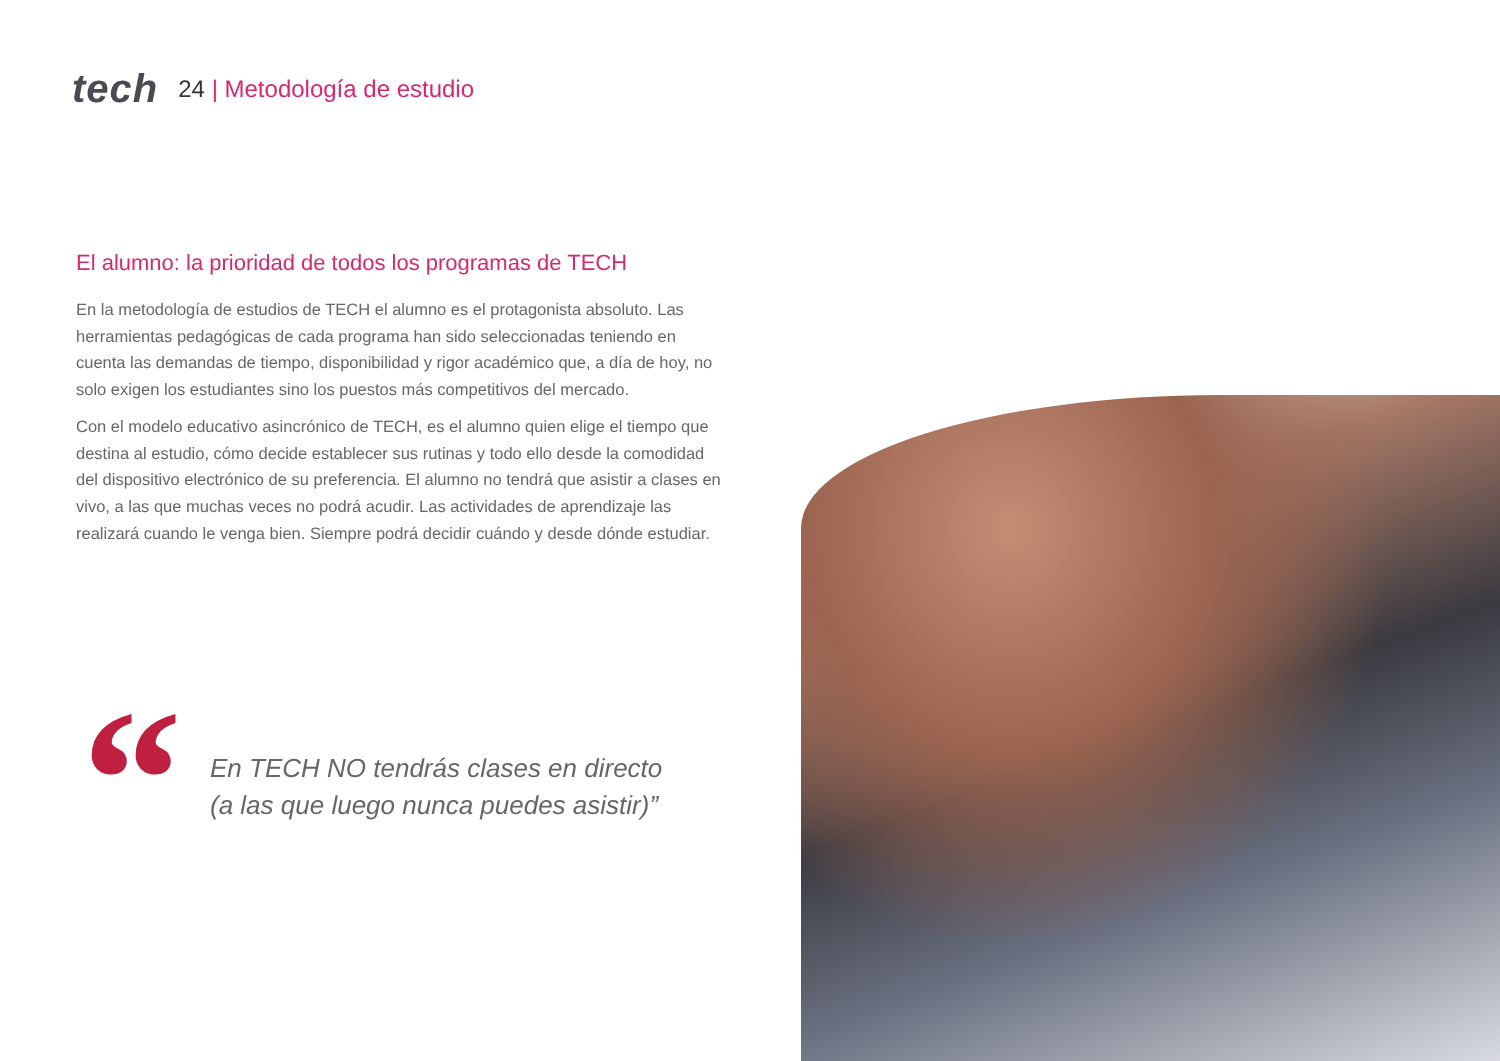tech
24 | Metodología de estudio
El alumno: la prioridad de todos los programas de TECH
En la metodología de estudios de TECH el alumno es el protagonista absoluto. Las herramientas pedagógicas de cada programa han sido seleccionadas teniendo en cuenta las demandas de tiempo, disponibilidad y rigor académico que, a día de hoy, no solo exigen los estudiantes sino los puestos más competitivos del mercado.
Con el modelo educativo asincrónico de TECH, es el alumno quien elige el tiempo que destina al estudio, cómo decide establecer sus rutinas y todo ello desde la comodidad del dispositivo electrónico de su preferencia. El alumno no tendrá que asistir a clases en vivo, a las que muchas veces no podrá acudir. Las actividades de aprendizaje las realizará cuando le venga bien. Siempre podrá decidir cuándo y desde dónde estudiar.
“
En TECH NO tendrás clases en directo
(a las que luego nunca puedes asistir)”